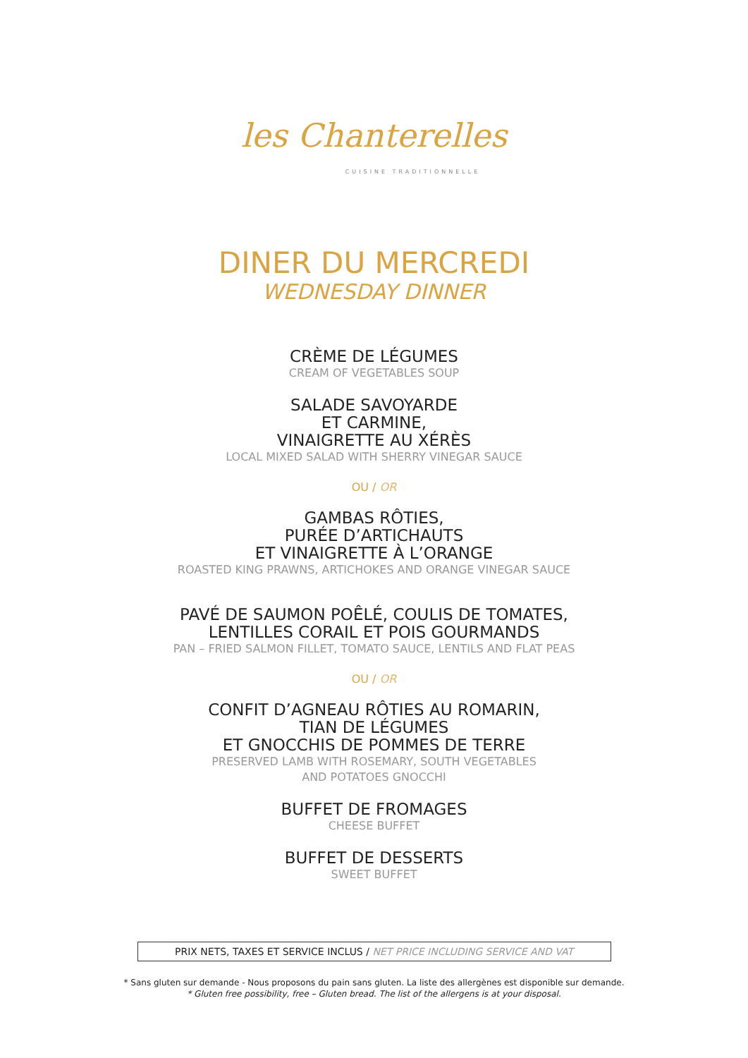les Chanterelles
CUISINE TRADITIONNELLE
DINER DU MERCREDI
WEDNESDAY DINNER
CRÈME DE LÉGUMES
CREAM OF VEGETABLES SOUP
SALADE SAVOYARDE
ET CARMINE,
VINAIGRETTE AU XÉRÈS
LOCAL MIXED SALAD WITH SHERRY VINEGAR SAUCE
OU / OR
GAMBAS RÔTIES,
PURÉE D’ARTICHAUTS
ET VINAIGRETTE À L’ORANGE
ROASTED KING PRAWNS, ARTICHOKES AND ORANGE VINEGAR SAUCE
PAVÉ DE SAUMON POÊLÉ, COULIS DE TOMATES,
LENTILLES CORAIL ET POIS GOURMANDS
PAN – FRIED SALMON FILLET, TOMATO SAUCE, LENTILS AND FLAT PEAS
OU / OR
CONFIT D’AGNEAU RÔTIES AU ROMARIN,
TIAN DE LÉGUMES
ET GNOCCHIS DE POMMES DE TERRE
PRESERVED LAMB WITH ROSEMARY, SOUTH VEGETABLES
AND POTATOES GNOCCHI
BUFFET DE FROMAGES
CHEESE BUFFET
BUFFET DE DESSERTS
SWEET BUFFET
PRIX NETS, TAXES ET SERVICE INCLUS / NET PRICE INCLUDING SERVICE AND VAT
* Sans gluten sur demande - Nous proposons du pain sans gluten. La liste des allergènes est disponible sur demande.
* Gluten free possibility, free – Gluten bread. The list of the allergens is at your disposal.